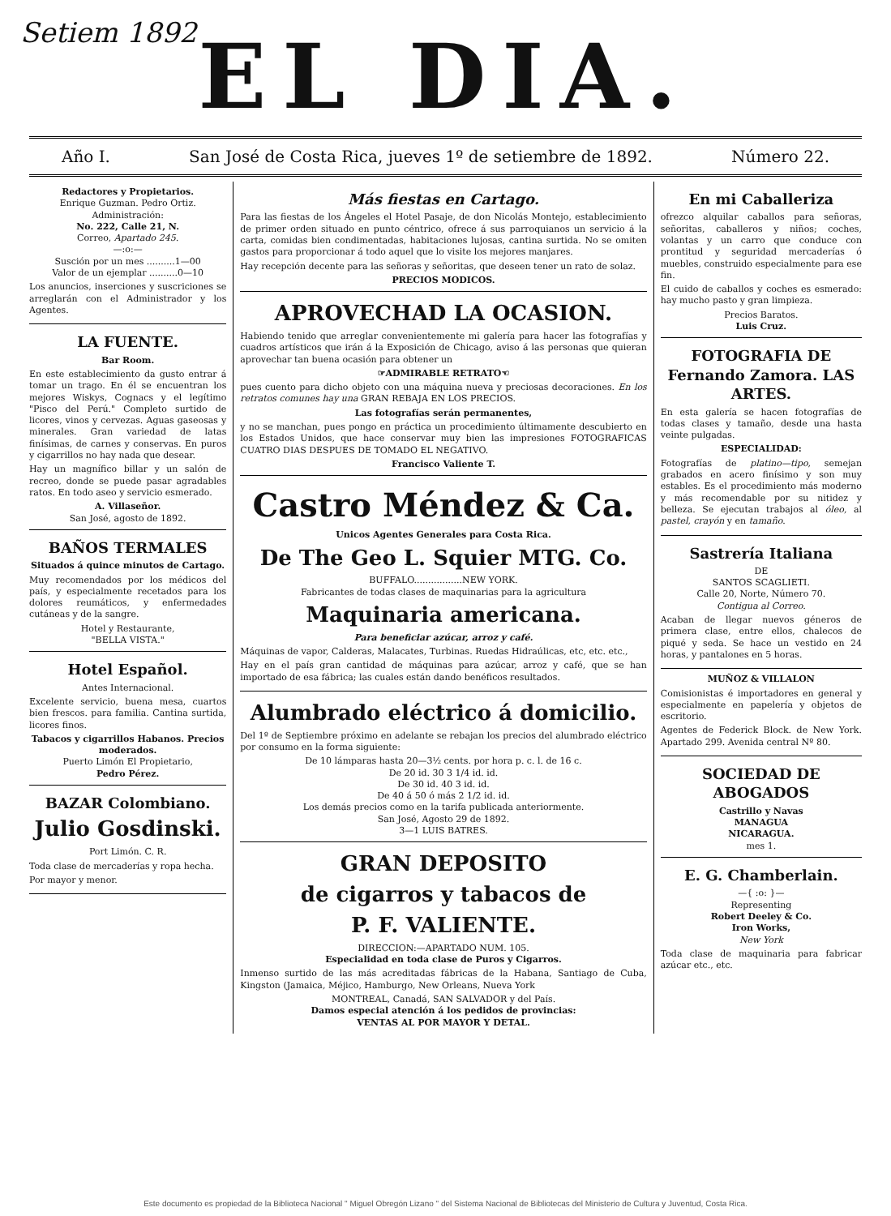Setiem 1892
EL DIA.
Año I. San José de Costa Rica, jueves 1º de setiembre de 1892. Número 22.
Redactores y Propietarios.
Enrique Guzman. Pedro Ortiz.
Administración:
No. 222, Calle 21, N.
Correo, Apartado 245.
—:o:—
Susción por un mes ..........1—00
Valor de un ejemplar ..........0—10
Los anuncios, inserciones y suscriciones se arreglarán con el Administrador y los Agentes.
LA FUENTE.
Bar Room.
En este establecimiento da gusto entrar á tomar un trago. En él se encuentran los mejores Wiskys, Cognacs y el legítimo "Pisco del Perú." Completo surtido de licores, vinos y cervezas. Aguas gaseosas y minerales. Gran variedad de latas finísimas, de carnes y conservas. En puros y cigarrillos no hay nada que desear.
Hay un magnífico billar y un salón de recreo, donde se puede pasar agradables ratos. En todo aseo y servicio esmerado.
A. Villaseñor.
San José, agosto de 1892.
BAÑOS TERMALES
Situados á quince minutos de Cartago.
Muy recomendados por los médicos del país, y especialmente recetados para los dolores reumáticos, y enfermedades cutáneas y de la sangre.
Hotel y Restaurante,
"BELLA VISTA."
Hotel Español.
Antes Internacional.
Excelente servicio, buena mesa, cuartos bien frescos. para familia. Cantina surtida, licores finos.
Tabacos y cigarrillos Habanos. Precios moderados.
Puerto Limón El Propietario,
Pedro Pérez.
BAZAR Colombiano.
Julio Gosdinski.
Port Limón. C. R.
Toda clase de mercaderías y ropa hecha.
Por mayor y menor.
Más fiestas en Cartago.
Para las fiestas de los Ángeles el Hotel Pasaje, de don Nicolás Montejo, establecimiento de primer orden situado en punto céntrico, ofrece á sus parroquianos un servicio á la carta, comidas bien condimentadas, habitaciones lujosas, cantina surtida. No se omiten gastos para proporcionar á todo aquel que lo visite los mejores manjares.
Hay recepción decente para las señoras y señoritas, que deseen tener un rato de solaz.
PRECIOS MODICOS.
APROVECHAD LA OCASION.
Habiendo tenido que arreglar convenientemente mi galería para hacer las fotografías y cuadros artísticos que irán á la Exposición de Chicago, aviso á las personas que quieran aprovechar tan buena ocasión para obtener un
☞ADMIRABLE RETRATO☜
pues cuento para dicho objeto con una máquina nueva y preciosas decoraciones. En los retratos comunes hay una GRAN REBAJA EN LOS PRECIOS.
Las fotografías serán permanentes,
y no se manchan, pues pongo en práctica un procedimiento últimamente descubierto en los Estados Unidos, que hace conservar muy bien las impresiones FOTOGRAFICAS CUATRO DIAS DESPUES DE TOMADO EL NEGATIVO.
Francisco Valiente T.
Castro Méndez & Ca.
Unicos Agentes Generales para Costa Rica.
De The Geo L. Squier MTG. Co.
BUFFALO.................NEW YORK.
Fabricantes de todas clases de maquinarias para la agricultura
Maquinaria americana.
Para beneficiar azúcar, arroz y café.
Máquinas de vapor, Calderas, Malacates, Turbinas. Ruedas Hidraúlicas, etc, etc. etc.,
Hay en el país gran cantidad de máquinas para azúcar, arroz y café, que se han importado de esa fábrica; las cuales están dando benéficos resultados.
Alumbrado eléctrico á domicilio.
Del 1º de Septiembre próximo en adelante se rebajan los precios del alumbrado eléctrico por consumo en la forma siguiente:
De 10 lámparas hasta 20—3½ cents. por hora p. c. l. de 16 c.
De 20 id. 30 3 1/4 id. id.
De 30 id. 40 3 id. id.
De 40 á 50 ó más 2 1/2 id. id.
Los demás precios como en la tarifa publicada anteriormente.
San José, Agosto 29 de 1892.
3—1 LUIS BATRES.
GRAN DEPOSITO
de cigarros y tabacos de
P. F. VALIENTE.
DIRECCION:—APARTADO NUM. 105.
Especialidad en toda clase de Puros y Cigarros.
Inmenso surtido de las más acreditadas fábricas de la Habana, Santiago de Cuba, Kingston (Jamaica, Méjico, Hamburgo, New Orleans, Nueva York
MONTREAL, Canadá, SAN SALVADOR y del País.
Damos especial atención á los pedidos de provincias:
VENTAS AL POR MAYOR Y DETAL.
En mi Caballeriza
ofrezco alquilar caballos para señoras, señoritas, caballeros y niños; coches, volantas y un carro que conduce con prontitud y seguridad mercaderías ó muebles, construido especialmente para ese fin.
El cuido de caballos y coches es esmerado: hay mucho pasto y gran limpieza.
Precios Baratos.
Luis Cruz.
FOTOGRAFIA DE Fernando Zamora. LAS ARTES.
En esta galería se hacen fotografías de todas clases y tamaño, desde una hasta veinte pulgadas.
ESPECIALIDAD:
Fotografías de platino—tipo, semejan grabados en acero finísimo y son muy estables. Es el procedimiento más moderno y más recomendable por su nitidez y belleza. Se ejecutan trabajos al óleo, al pastel, crayón y en tamaño.
Sastrería Italiana
DE
SANTOS SCAGLIETI.
Calle 20, Norte, Número 70.
Contigua al Correo.
Acaban de llegar nuevos géneros de primera clase, entre ellos, chalecos de piqué y seda. Se hace un vestido en 24 horas, y pantalones en 5 horas.
MUÑOZ & VILLALON
Comisionistas é importadores en general y especialmente en papelería y objetos de escritorio.
Agentes de Federick Block. de New York. Apartado 299. Avenida central Nº 80.
SOCIEDAD DE ABOGADOS
Castrillo y Navas
MANAGUA
NICARAGUA.
mes 1.
E. G. Chamberlain.
—{ :o: }—
Representing
Robert Deeley & Co.
Iron Works,
New York
Toda clase de maquinaria para fabricar azúcar etc., etc.
Este documento es propiedad de la Biblioteca Nacional " Miguel Obregón Lizano " del Sistema Nacional de Bibliotecas del Ministerio de Cultura y Juventud, Costa Rica.